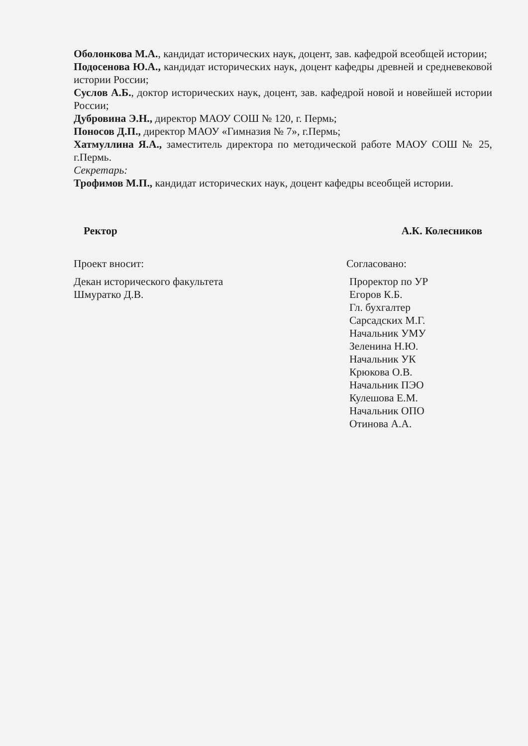Оболонкова М.А., кандидат исторических наук, доцент, зав. кафедрой всеобщей истории;
Подосенова Ю.А., кандидат исторических наук, доцент кафедры древней и средневековой истории России;
Суслов А.Б., доктор исторических наук, доцент, зав. кафедрой новой и новейшей истории России;
Дубровина Э.Н., директор МАОУ СОШ № 120, г. Пермь;
Поносов Д.П., директор МАОУ «Гимназия № 7», г.Пермь;
Хатмуллина Я.А., заместитель директора по методической работе МАОУ СОШ № 25, г.Пермь.
Секретарь:
Трофимов М.П., кандидат исторических наук, доцент кафедры всеобщей истории.
Ректор А.К. Колесников
Проект вносит:
Декан исторического факультета
Шмуратко Д.В.
Согласовано:
Проректор по УР
Егоров К.Б.
Гл. бухгалтер
Сарсадских М.Г.
Начальник УМУ
Зеленина Н.Ю.
Начальник УК
Крюкова О.В.
Начальник ПЭО
Кулешова Е.М.
Начальник ОПО
Отинова А.А.